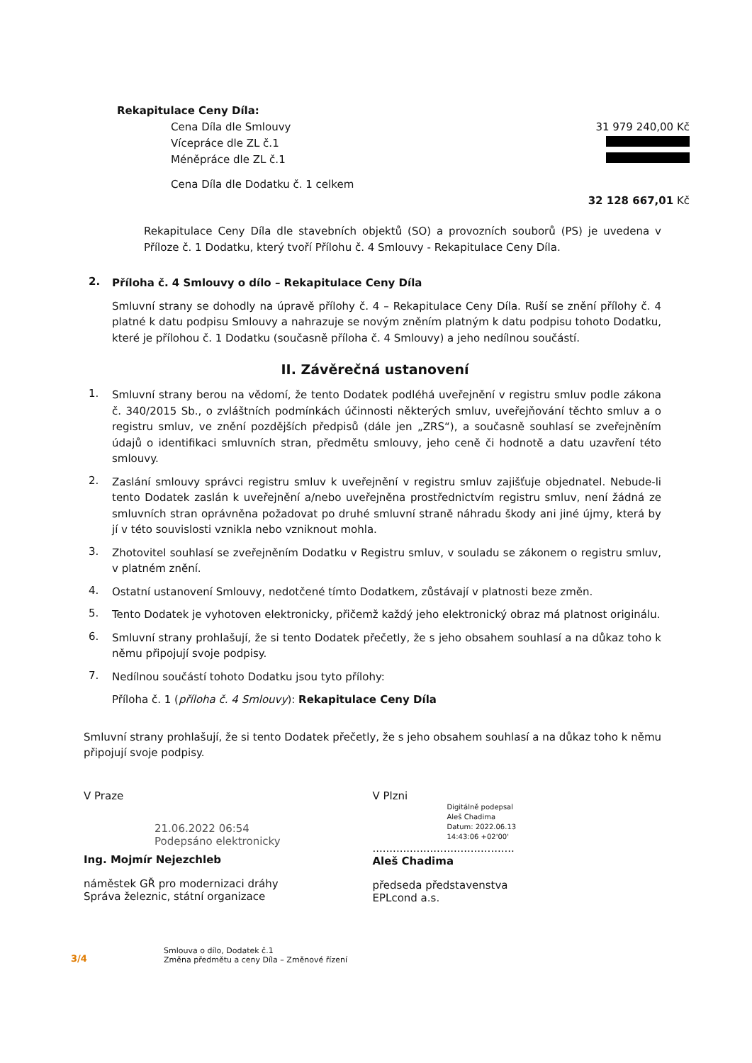| Rekapitulace Ceny Díla: | |
| Cena Díla dle Smlouvy | 31 979 240,00 Kč |
| Vícepráce dle ZL č.1 | |
| Méněpráce dle ZL č.1 | |
| Cena Díla dle Dodatku č. 1 celkem | |
| | 32 128 667,01 Kč |
Rekapitulace Ceny Díla dle stavebních objektů (SO) a provozních souborů (PS) je uvedena v Příloze č. 1 Dodatku, který tvoří Přílohu č. 4 Smlouvy - Rekapitulace Ceny Díla.
2.
Příloha č. 4 Smlouvy o dílo – Rekapitulace Ceny Díla
Smluvní strany se dohodly na úpravě přílohy č. 4 – Rekapitulace Ceny Díla. Ruší se znění přílohy č. 4 platné k datu podpisu Smlouvy a nahrazuje se novým zněním platným k datu podpisu tohoto Dodatku, které je přílohou č. 1 Dodatku (současně příloha č. 4 Smlouvy) a jeho nedílnou součástí.
II. Závěrečná ustanovení
1.
Smluvní strany berou na vědomí, že tento Dodatek podléhá uveřejnění v registru smluv podle zákona č. 340/2015 Sb., o zvláštních podmínkách účinnosti některých smluv, uveřejňování těchto smluv a o registru smluv, ve znění pozdějších předpisů (dále jen „ZRS“), a současně souhlasí se zveřejněním údajů o identifikaci smluvních stran, předmětu smlouvy, jeho ceně či hodnotě a datu uzavření této smlouvy.
2.
Zaslání smlouvy správci registru smluv k uveřejnění v registru smluv zajišťuje objednatel. Nebude-li tento Dodatek zaslán k uveřejnění a/nebo uveřejněna prostřednictvím registru smluv, není žádná ze smluvních stran oprávněna požadovat po druhé smluvní straně náhradu škody ani jiné újmy, která by jí v této souvislosti vznikla nebo vzniknout mohla.
3.
Zhotovitel souhlasí se zveřejněním Dodatku v Registru smluv, v souladu se zákonem o registru smluv, v platném znění.
4.
Ostatní ustanovení Smlouvy, nedotčené tímto Dodatkem, zůstávají v platnosti beze změn.
5.
Tento Dodatek je vyhotoven elektronicky, přičemž každý jeho elektronický obraz má platnost originálu.
6.
Smluvní strany prohlašují, že si tento Dodatek přečetly, že s jeho obsahem souhlasí a na důkaz toho k němu připojují svoje podpisy.
7.
Nedílnou součástí tohoto Dodatku jsou tyto přílohy:
Příloha č. 1 (příloha č. 4 Smlouvy): Rekapitulace Ceny Díla
Smluvní strany prohlašují, že si tento Dodatek přečetly, že s jeho obsahem souhlasí a na důkaz toho k němu připojují svoje podpisy.
V Praze
21.06.2022 06:54
Podepsáno elektronicky
Ing. Mojmír Nejezchleb
náměstek GŘ pro modernizaci dráhy
Správa železnic, státní organizace
V Plzni
Digitálně podepsal
Aleš Chadima
Datum: 2022.06.13
14:43:06 +02'00'
..........................................
Aleš Chadima
předseda představenstva
EPLcond a.s.
3/4
Smlouva o dílo, Dodatek č.1
Změna předmětu a ceny Díla – Změnové řízení